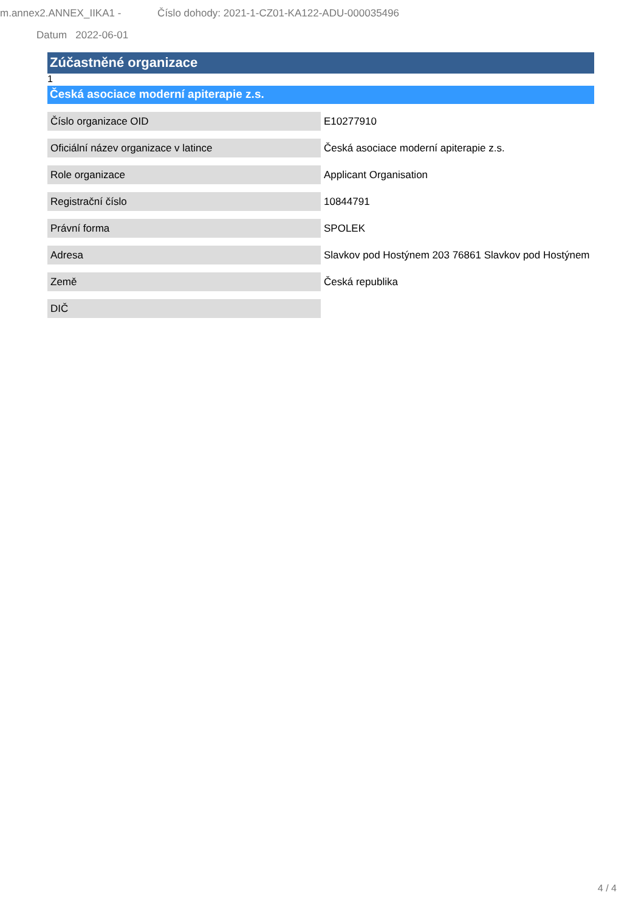m.annex2.ANNEX_IIKA1 - Číslo dohody: 2021-1-CZ01-KA122-ADU-000035496
Datum 2022-06-01
Zúčastněné organizace
1
Česká asociace moderní apiterapie z.s.
| Číslo organizace OID | E10277910 |
| Oficiální název organizace v latince | Česká asociace moderní apiterapie z.s. |
| Role organizace | Applicant Organisation |
| Registrační číslo | 10844791 |
| Právní forma | SPOLEK |
| Adresa | Slavkov pod Hostýnem 203 76861 Slavkov pod Hostýnem |
| Země | Česká republika |
| DIČ | |
4 / 4